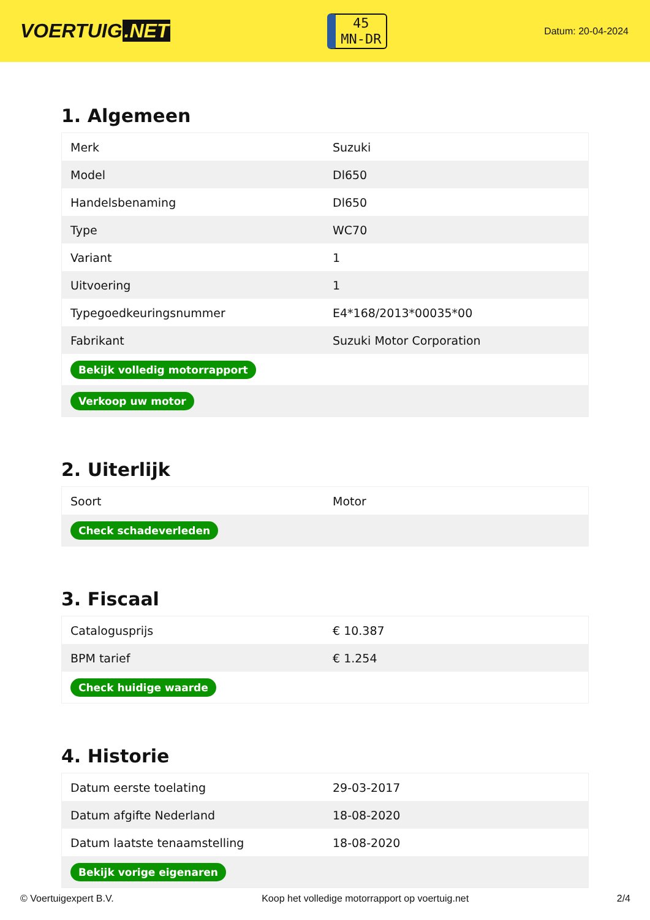VOERTUIG.NET
45
MN-DR
Datum: 20-04-2024
1. Algemeen
| Merk | Suzuki |
| Model | Dl650 |
| Handelsbenaming | Dl650 |
| Type | WC70 |
| Variant | 1 |
| Uitvoering | 1 |
| Typegoedkeuringsnummer | E4*168/2013*00035*00 |
| Fabrikant | Suzuki Motor Corporation |
| Bekijk volledig motorrapport | |
| Verkoop uw motor | |
2. Uiterlijk
| Soort | Motor |
| Check schadeverleden | |
3. Fiscaal
| Catalogusprijs | € 10.387 |
| BPM tarief | € 1.254 |
| Check huidige waarde | |
4. Historie
| Datum eerste toelating | 29-03-2017 |
| Datum afgifte Nederland | 18-08-2020 |
| Datum laatste tenaamstelling | 18-08-2020 |
| Bekijk vorige eigenaren | |
© Voertuigexpert B.V. Koop het volledige motorrapport op voertuig.net 2/4